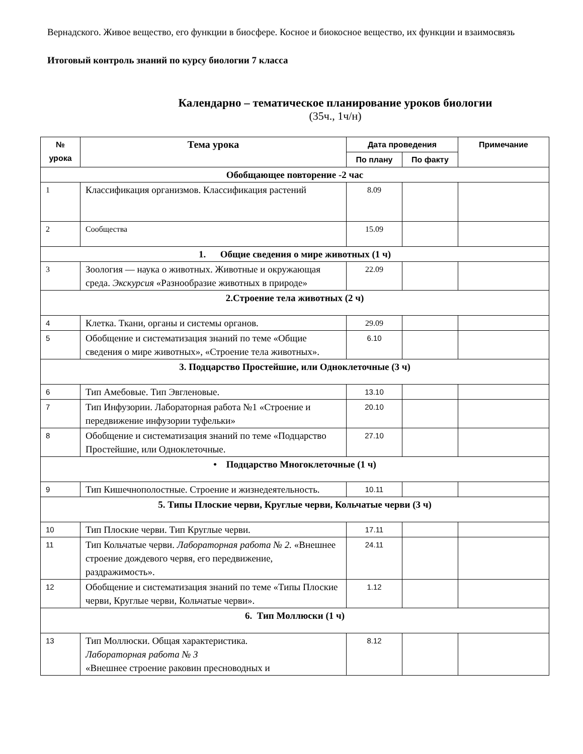Вернадского. Живое вещество, его функции в биосфере. Косное и биокосное вещество, их функции и взаимосвязь
Итоговый контроль знаний по курсу биологии 7 класса
Календарно – тематическое планирование уроков биологии
(35ч., 1ч/н)
| № урока | Тема урока | Дата проведения | | Примечание |
| --- | --- | --- | --- | --- |
| | | По плану | По факту | |
| Обобщающее повторение -2 час | | | | |
| 1 | Классификация организмов. Классификация растений | 8.09 | | |
| 2 | Сообщества | 15.09 | | |
| 1. Общие сведения о мире животных (1 ч) | | | | |
| 3 | Зоология — наука о животных. Животные и окружающая среда. Экскурсия «Разнообразие животных в природе» | 22.09 | | |
| 2.Строение тела животных (2 ч) | | | | |
| 4 | Клетка. Ткани, органы и системы органов. | 29.09 | | |
| 5 | Обобщение и систематизация знаний по теме «Общие сведения о мире животных», «Строение тела животных». | 6.10 | | |
| 3. Подцарство Простейшие, или Одноклеточные (3 ч) | | | | |
| 6 | Тип Амебовые. Тип Эвгленовые. | 13.10 | | |
| 7 | Тип Инфузории. Лабораторная работа №1 «Строение и передвижение инфузории туфельки» | 20.10 | | |
| 8 | Обобщение и систематизация знаний по теме «Подцарство Простейшие, или Одноклеточные. | 27.10 | | |
| • Подцарство Многоклеточные (1 ч) | | | | |
| 9 | Тип Кишечнополостные. Строение и жизнедеятельность. | 10.11 | | |
| 5. Типы Плоские черви, Круглые черви, Кольчатые черви (3 ч) | | | | |
| 10 | Тип Плоские черви. Тип Круглые черви. | 17.11 | | |
| 11 | Тип Кольчатые черви. Лабораторная работа № 2. «Внешнее строение дождевого червя, его передвижение, раздражимость». | 24.11 | | |
| 12 | Обобщение и систематизация знаний по теме «Типы Плоские черви, Круглые черви, Кольчатые черви». | 1.12 | | |
| 6. Тип Моллюски (1 ч) | | | | |
| 13 | Тип Моллюски. Общая характеристика. Лабораторная работа № 3 «Внешнее строение раковин пресноводных и | 8.12 | | |